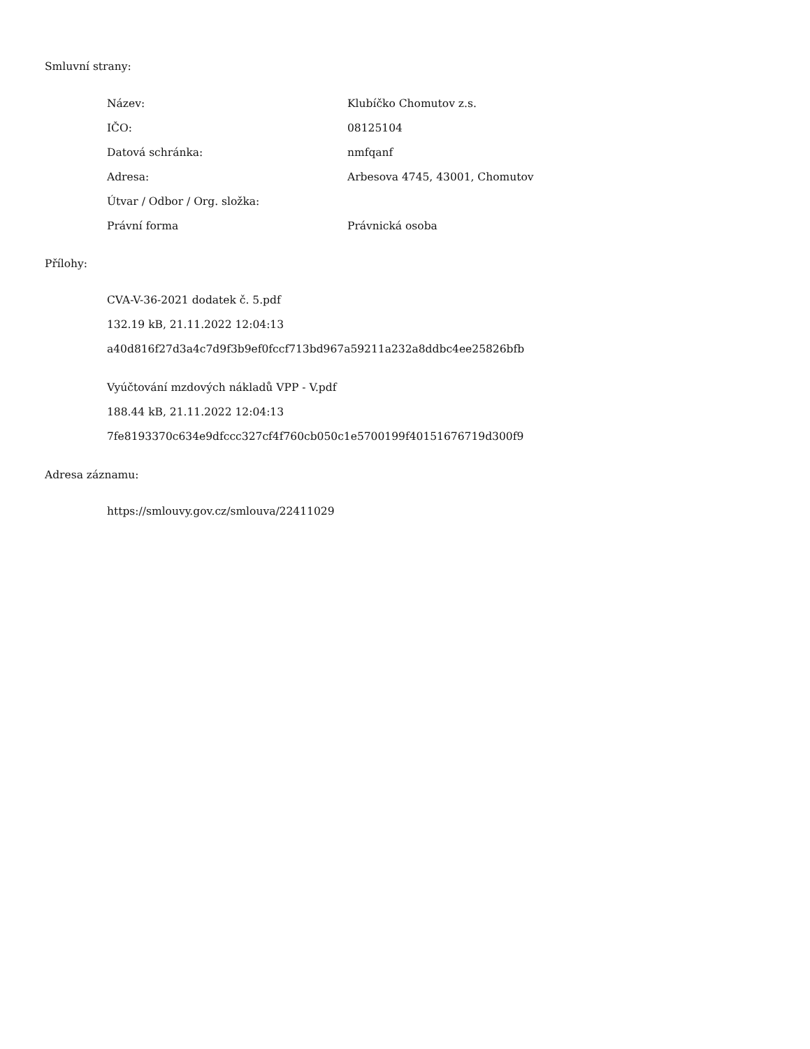Smluvní strany:
| Název: | Klubíčko Chomutov z.s. |
| IČO: | 08125104 |
| Datová schránka: | nmfqanf |
| Adresa: | Arbesova 4745, 43001, Chomutov |
| Útvar / Odbor / Org. složka: | |
| Právní forma | Právnická osoba |
Přílohy:
CVA-V-36-2021 dodatek č. 5.pdf
132.19 kB, 21.11.2022 12:04:13
a40d816f27d3a4c7d9f3b9ef0fccf713bd967a59211a232a8ddbc4ee25826bfb
Vyúčtování mzdových nákladů VPP - V.pdf
188.44 kB, 21.11.2022 12:04:13
7fe8193370c634e9dfccc327cf4f760cb050c1e5700199f40151676719d300f9
Adresa záznamu:
https://smlouvy.gov.cz/smlouva/22411029